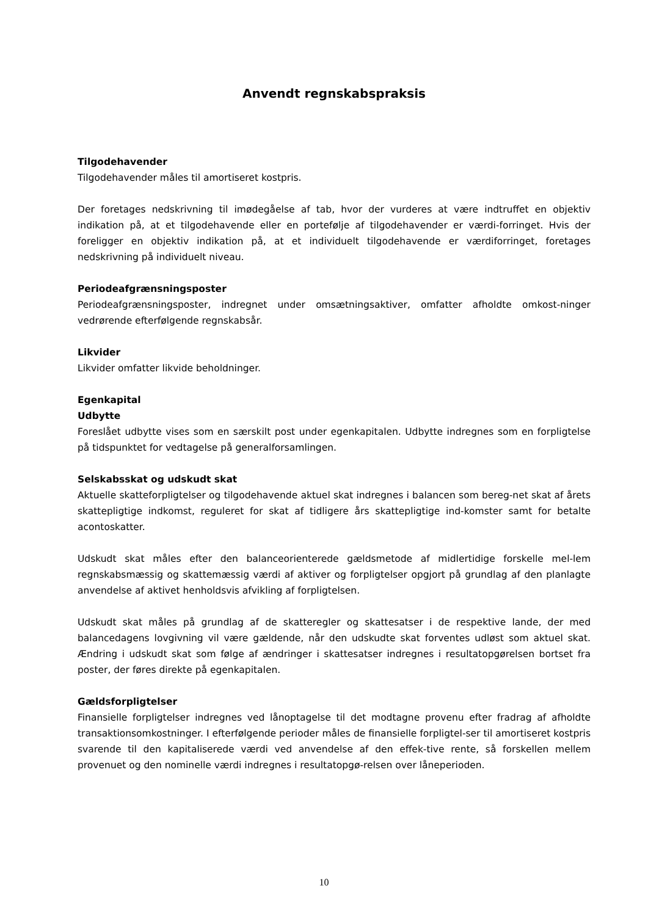Anvendt regnskabspraksis
Tilgodehavender
Tilgodehavender måles til amortiseret kostpris.
Der foretages nedskrivning til imødegåelse af tab, hvor der vurderes at være indtruffet en objektiv indikation på, at et tilgodehavende eller en portefølje af tilgodehavender er værdi-forringet. Hvis der foreligger en objektiv indikation på, at et individuelt tilgodehavende er værdiforringet, foretages nedskrivning på individuelt niveau.
Periodeafgrænsningsposter
Periodeafgrænsningsposter, indregnet under omsætningsaktiver, omfatter afholdte omkost-ninger vedrørende efterfølgende regnskabsår.
Likvider
Likvider omfatter likvide beholdninger.
Egenkapital
Udbytte
Foreslået udbytte vises som en særskilt post under egenkapitalen. Udbytte indregnes som en forpligtelse på tidspunktet for vedtagelse på generalforsamlingen.
Selskabsskat og udskudt skat
Aktuelle skatteforpligtelser og tilgodehavende aktuel skat indregnes i balancen som bereg-net skat af årets skattepligtige indkomst, reguleret for skat af tidligere års skattepligtige ind-komster samt for betalte acontoskatter.
Udskudt skat måles efter den balanceorienterede gældsmetode af midlertidige forskelle mel-lem regnskabsmæssig og skattemæssig værdi af aktiver og forpligtelser opgjort på grundlag af den planlagte anvendelse af aktivet henholdsvis afvikling af forpligtelsen.
Udskudt skat måles på grundlag af de skatteregler og skattesatser i de respektive lande, der med balancedagens lovgivning vil være gældende, når den udskudte skat forventes udløst som aktuel skat. Ændring i udskudt skat som følge af ændringer i skattesatser indregnes i resultatopgørelsen bortset fra poster, der føres direkte på egenkapitalen.
Gældsforpligtelser
Finansielle forpligtelser indregnes ved lånoptagelse til det modtagne provenu efter fradrag af afholdte transaktionsomkostninger. I efterfølgende perioder måles de finansielle forpligtel-ser til amortiseret kostpris svarende til den kapitaliserede værdi ved anvendelse af den effek-tive rente, så forskellen mellem provenuet og den nominelle værdi indregnes i resultatopgø-relsen over låneperioden.
10